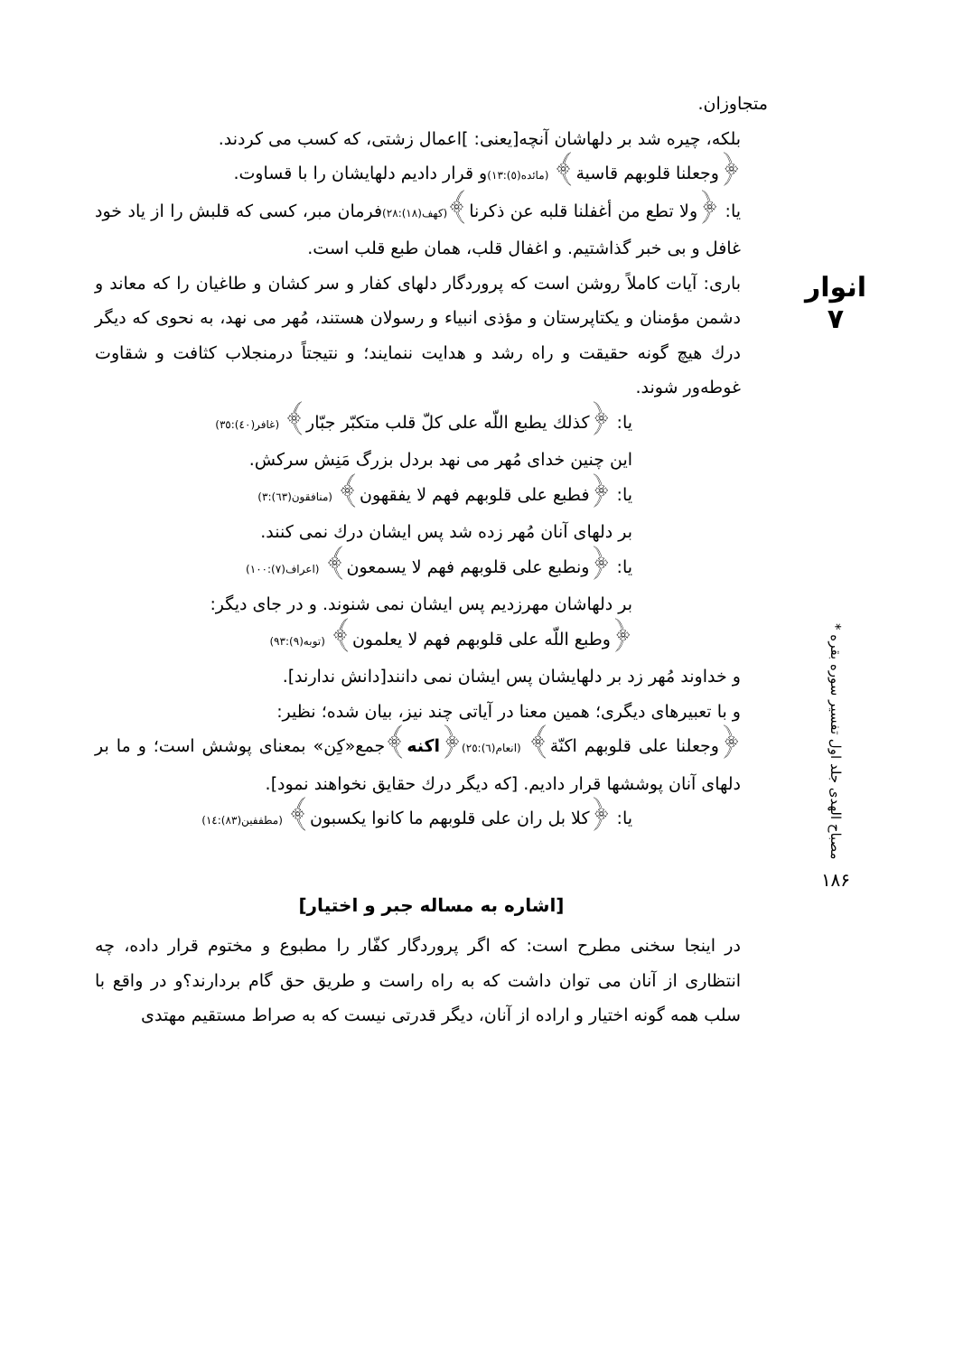متجاوزان.
بلکه، چیره شد بر دلهاشان آنچه[یعنی: ]اعمال زشتی، که کسب می کردند.
﴿وجعلنا قلوبهم قاسية﴾ (مائده(٥):١٣) و قرار دادیم دلهایشان را با قساوت.
یا: ﴿ولا تطع من أغفلنا قلبه عن ذكرنا﴾(کهف(١٨):٢٨) فرمان مبر، کسی که قلبش را از یاد خود غافل و بی خبر گذاشتیم. و اغفال قلب، همان طبع قلب است.
باری: آیات کاملاً روشن است که پروردگار دلهای کفار و سر کشان و طاغیان را که معاند و دشمن مؤمنان و یکتاپرستان و مؤذی انبیاء و رسولان هستند، مُهر می نهد، به نحوی که دیگر درك هیچ گونه حقیقت و راه رشد و هدایت ننمایند؛ و نتیجتاً درمنجلاب کثافت و شقاوت غوطه‌ور شوند.
یا: ﴿كذلك يطبع اللّه على كلّ قلب متكبّر جبّار﴾ (غافر(٤٠):٣٥)
این چنین خدای مُهر می نهد بردل بزرگ مَنِش سرکش.
یا: ﴿فطبع على قلوبهم فهم لا يفقهون﴾ (منافقون(٦٣):٣)
بر دلهای آنان مُهر زده شد پس ایشان درك نمی کنند.
یا: ﴿ونطبع على قلوبهم فهم لا يسمعون﴾ (اعراف(٧):١٠٠)
بر دلهاشان مهرزدیم پس ایشان نمی شنوند. و در جای دیگر:
﴿وطبع اللّه على قلوبهم فهم لا يعلمون﴾ (توبه(٩):٩٣)
و خداوند مُهر زد بر دلهایشان پس ایشان نمی دانند[دانش ندارند].
و با تعبیرهای دیگری؛ همین معنا در آیاتی چند نیز، بیان شده؛ نظیر:
﴿وجعلنا على قلوبهم اكنّة﴾ (انعام(٦):٢٥)﴿اكنه﴾جمع«کِن» بمعنای پوشش است؛ و ما بر دلهای آنان پوششها قرار دادیم. [که دیگر درك حقایق نخواهند نمود].
یا: ﴿كلا بل ران على قلوبهم ما كانوا يكسبون﴾ (مطففین(٨٣):١٤)
[اشاره به مساله جبر و اختیار]
در اینجا سخنی مطرح است: که اگر پروردگار کفّار را مطبوع و مختوم قرار داده، چه انتظاری از آنان می توان داشت که به راه راست و طریق حق گام بردارند؟و در واقع با سلب همه گونه اختیار و اراده از آنان، دیگر قدرتی نیست که به صراط مستقیم مهتدی
انوار ۷
مصباح الهدی جلد اول تفسیر سوره بقره *
۱۸۶